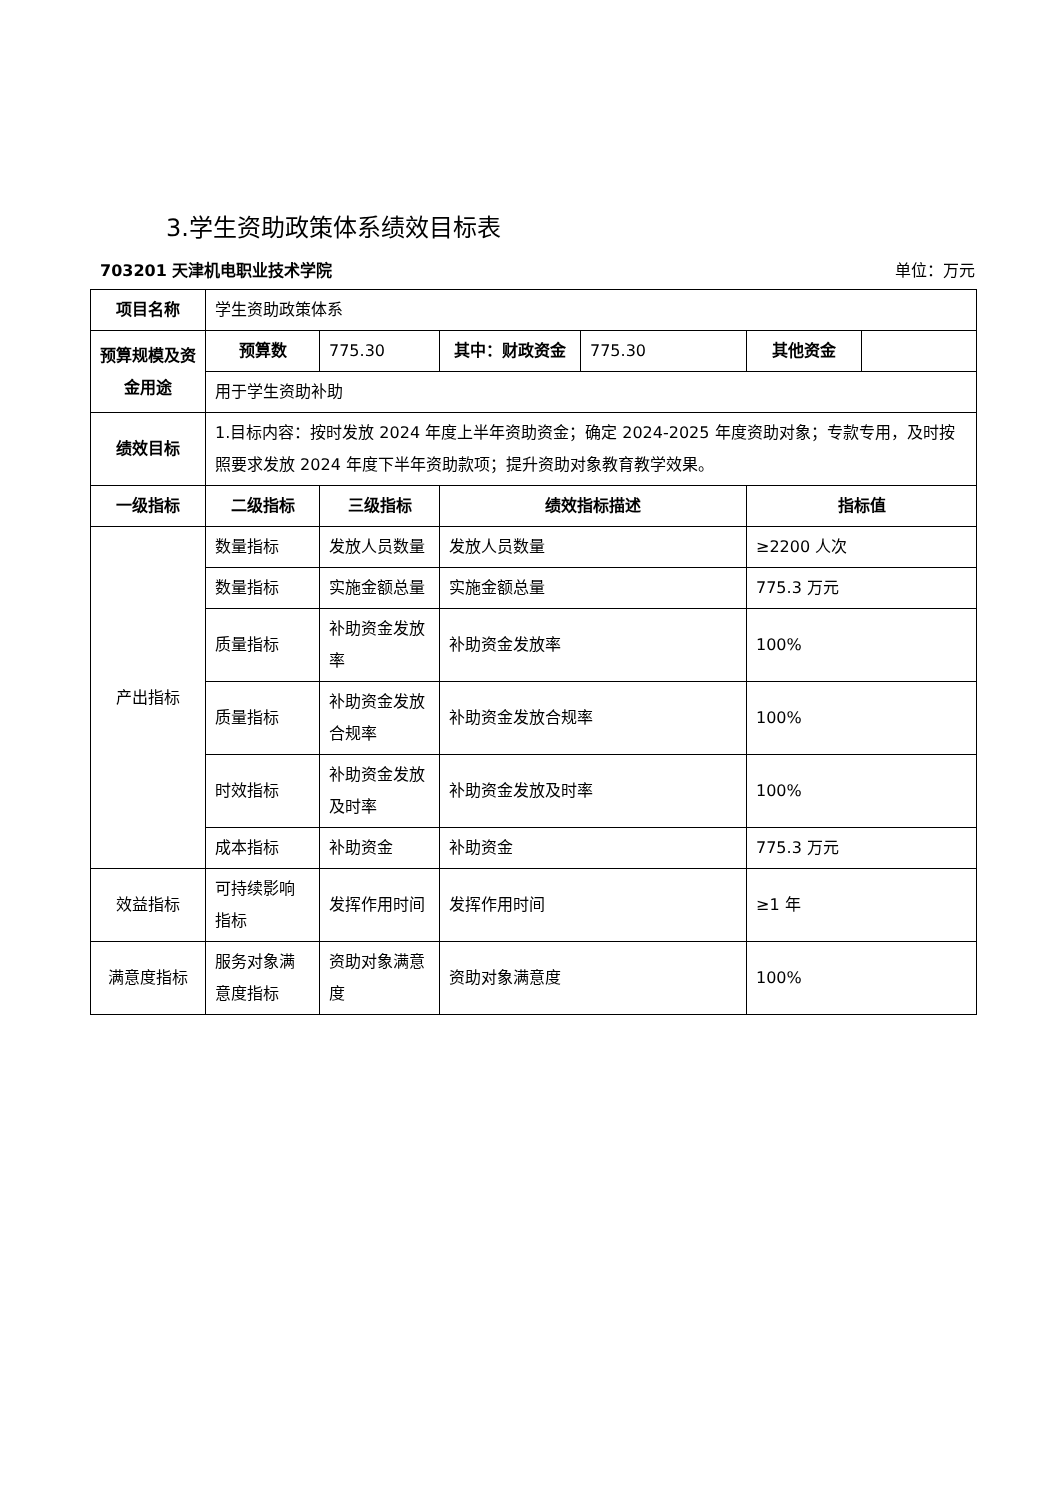3.学生资助政策体系绩效目标表
703201 天津机电职业技术学院 单位：万元
| 项目名称 | 学生资助政策体系 | | | | | |
| 预算规模及资金用途 | 预算数 | 775.30 | 其中：财政资金 | 775.30 | 其他资金 | |
| | 用于学生资助补助 | | | | | |
| 绩效目标 | 1.目标内容：按时发放 2024 年度上半年资助资金；确定 2024-2025 年度资助对象；专款专用，及时按照要求发放 2024 年度下半年资助款项；提升资助对象教育教学效果。 | | | | | |
| 一级指标 | 二级指标 | 三级指标 | 绩效指标描述 | | 指标值 | |
| 产出指标 | 数量指标 | 发放人员数量 | 发放人员数量 | | ≥2200 人次 | |
| | 数量指标 | 实施金额总量 | 实施金额总量 | | 775.3 万元 | |
| | 质量指标 | 补助资金发放率 | 补助资金发放率 | | 100% | |
| | 质量指标 | 补助资金发放合规率 | 补助资金发放合规率 | | 100% | |
| | 时效指标 | 补助资金发放及时率 | 补助资金发放及时率 | | 100% | |
| | 成本指标 | 补助资金 | 补助资金 | | 775.3 万元 | |
| 效益指标 | 可持续影响指标 | 发挥作用时间 | 发挥作用时间 | | ≥1 年 | |
| 满意度指标 | 服务对象满意度指标 | 资助对象满意度 | 资助对象满意度 | | 100% | |